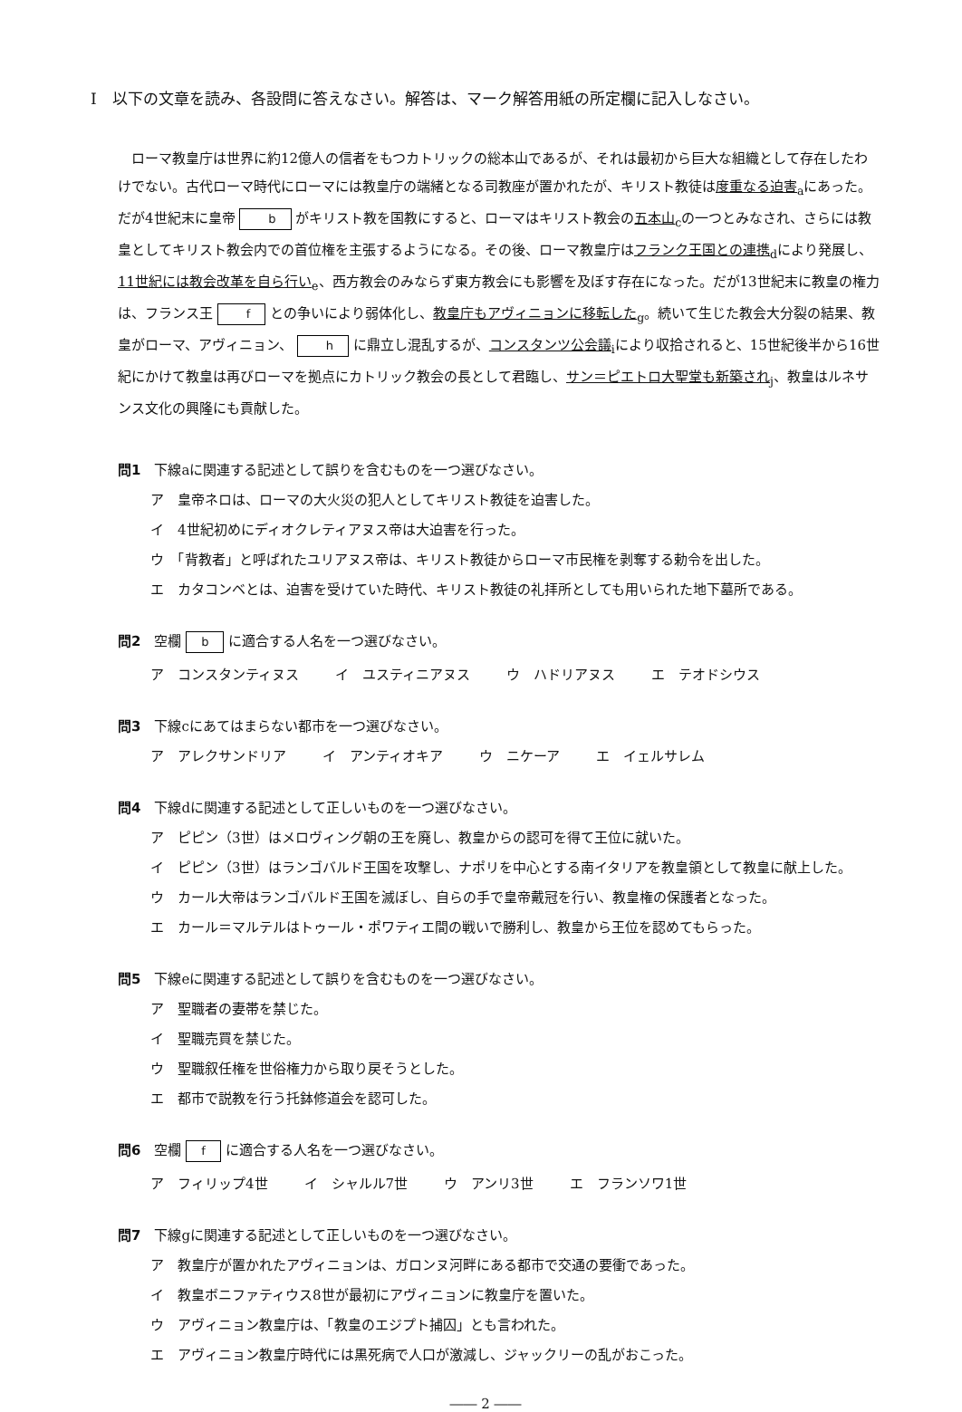Ⅰ　以下の文章を読み、各設問に答えなさい。解答は、マーク解答用紙の所定欄に記入しなさい。
ローマ教皇庁は世界に約12億人の信者をもつカトリックの総本山であるが、それは最初から巨大な組織として存在したわけでない。古代ローマ時代にローマには教皇庁の端緒となる司教座が置かれたが、キリスト教徒は度重なる迫害<sub>a</sub>にあった。だが4世紀末に皇帝 b がキリスト教を国教にすると、ローマはキリスト教会の五本山<sub>c</sub>の一つとみなされ、さらには教皇としてキリスト教会内での首位権を主張するようになる。その後、ローマ教皇庁はフランク王国との連携<sub>d</sub>により発展し、11世紀には教会改革を自ら行い<sub>e</sub>、西方教会のみならず東方教会にも影響を及ぼす存在になった。だが13世紀末に教皇の権力は、フランス王 f との争いにより弱体化し、教皇庁もアヴィニョンに移転した<sub>g</sub>。続いて生じた教会大分裂の結果、教皇がローマ、アヴィニョン、 h に鼎立し混乱するが、コンスタンツ公会議<sub>i</sub>により収拾されると、15世紀後半から16世紀にかけて教皇は再びローマを拠点にカトリック教会の長として君臨し、サン＝ピエトロ大聖堂も新築され<sub>j</sub>、教皇はルネサンス文化の興隆にも貢献した。
問1　下線aに関連する記述として誤りを含むものを一つ選びなさい。
ア　皇帝ネロは、ローマの大火災の犯人としてキリスト教徒を迫害した。
イ　4世紀初めにディオクレティアヌス帝は大迫害を行った。
ウ　「背教者」と呼ばれたユリアヌス帝は、キリスト教徒からローマ市民権を剥奪する勅令を出した。
エ　カタコンベとは、迫害を受けていた時代、キリスト教徒の礼拝所としても用いられた地下墓所である。
問2　空欄 b に適合する人名を一つ選びなさい。
ア　コンスタンティヌス イ　ユスティニアヌス ウ　ハドリアヌス エ　テオドシウス
問3　下線cにあてはまらない都市を一つ選びなさい。
ア　アレクサンドリア イ　アンティオキア ウ　ニケーア エ　イェルサレム
問4　下線dに関連する記述として正しいものを一つ選びなさい。
ア　ピピン（3世）はメロヴィング朝の王を廃し、教皇からの認可を得て王位に就いた。
イ　ピピン（3世）はランゴバルド王国を攻撃し、ナポリを中心とする南イタリアを教皇領として教皇に献上した。
ウ　カール大帝はランゴバルド王国を滅ぼし、自らの手で皇帝戴冠を行い、教皇権の保護者となった。
エ　カール＝マルテルはトゥール・ポワティエ間の戦いで勝利し、教皇から王位を認めてもらった。
問5　下線eに関連する記述として誤りを含むものを一つ選びなさい。
ア　聖職者の妻帯を禁じた。
イ　聖職売買を禁じた。
ウ　聖職叙任権を世俗権力から取り戻そうとした。
エ　都市で説教を行う托鉢修道会を認可した。
問6　空欄 f に適合する人名を一つ選びなさい。
ア　フィリップ4世 イ　シャルル7世 ウ　アンリ3世 エ　フランソワ1世
問7　下線gに関連する記述として正しいものを一つ選びなさい。
ア　教皇庁が置かれたアヴィニョンは、ガロンヌ河畔にある都市で交通の要衝であった。
イ　教皇ボニファティウス8世が最初にアヴィニョンに教皇庁を置いた。
ウ　アヴィニョン教皇庁は、「教皇のエジプト捕囚」とも言われた。
エ　アヴィニョン教皇庁時代には黒死病で人口が激減し、ジャックリーの乱がおこった。
―― 2 ――